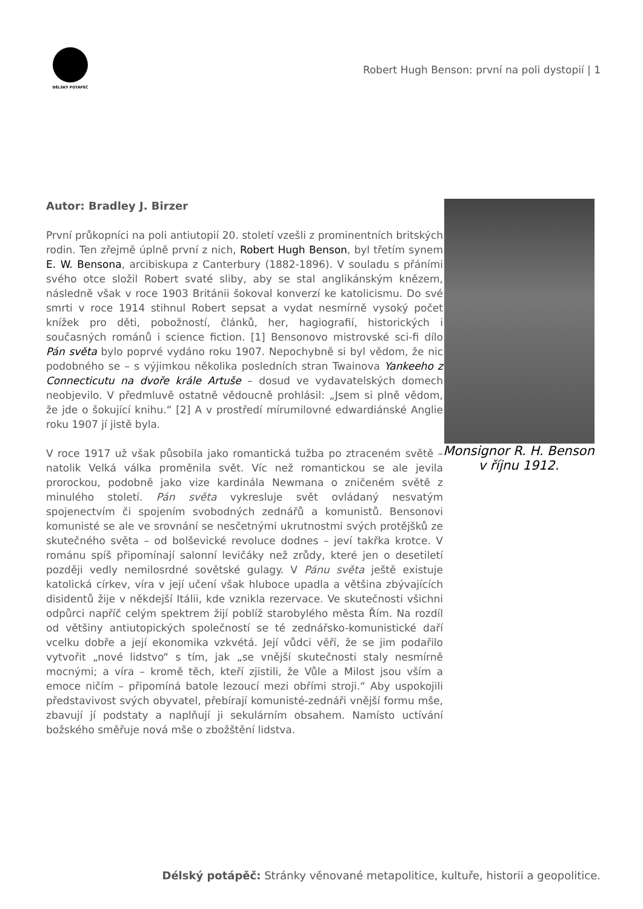DĚLSKÝ POTÁPĚČ
Robert Hugh Benson: první na poli dystopií | 1
Autor: Bradley J. Birzer
První průkopníci na poli antiutopií 20. století vzešli z prominentních britských rodin. Ten zřejmě úplně první z nich, Robert Hugh Benson, byl třetím synem E. W. Bensona, arcibiskupa z Canterbury (1882-1896). V souladu s přáními svého otce složil Robert svaté sliby, aby se stal anglikánským knězem, následně však v roce 1903 Británii šokoval konverzí ke katolicismu. Do své smrti v roce 1914 stihnul Robert sepsat a vydat nesmírně vysoký počet knížek pro děti, pobožností, článků, her, hagiografií, historických i současných románů i science fiction. [1] Bensonovo mistrovské sci-fi dílo Pán světa bylo poprvé vydáno roku 1907. Nepochybně si byl vědom, že nic podobného se – s výjimkou několika posledních stran Twainova Yankeeho z Connecticutu na dvoře krále Artuše – dosud ve vydavatelských domech neobjevilo. V předmluvě ostatně vědoucně prohlásil: „Jsem si plně vědom, že jde o šokující knihu.“ [2] A v prostředí mírumilovné edwardiánské Anglie roku 1907 jí jistě byla.
V roce 1917 už však působila jako romantická tužba po ztraceném světě – natolik Velká válka proměnila svět. Víc než romantickou se ale jevila prorockou, podobně jako vize kardinála Newmana o zničeném světě z minulého století. Pán světa vykresluje svět ovládaný nesvatým spojenectvím či spojením svobodných zednářů a komunistů. Bensonovi komunisté se ale ve srovnání se nesčetnými ukrutnostmi svých protějšků ze skutečného světa – od bolševické revoluce dodnes – jeví takřka krotce. V románu spíš připomínají salonní levičáky než zrůdy, které jen o desetiletí později vedly nemilosrdné sovětské gulagy. V Pánu světa ještě existuje katolická církev, víra v její učení však hluboce upadla a většina zbývajících disidentů žije v někdejší Itálii, kde vznikla rezervace. Ve skutečnosti všichni odpůrci napříč celým spektrem žijí poblíž starobylého města Řím. Na rozdíl od většiny antiutopických společností se té zednářsko-komunistické daří vcelku dobře a její ekonomika vzkvétá. Její vůdci věří, že se jim podařilo vytvořit „nové lidstvo“ s tím, jak „se vnější skutečnosti staly nesmírně mocnými; a víra – kromě těch, kteří zjistili, že Vůle a Milost jsou vším a emoce ničím – připomíná batole lezoucí mezi obřími stroji.“ Aby uspokojili představivost svých obyvatel, přebírají komunisté-zednáři vnější formu mše, zbavují jí podstaty a naplňují ji sekulárním obsahem. Namísto uctívání božského směřuje nová mše o zbožštění lidstva.
Monsignor R. H. Benson v říjnu 1912.
Délský potápěč: Stránky věnované metapolitice, kultuře, historii a geopolitice.